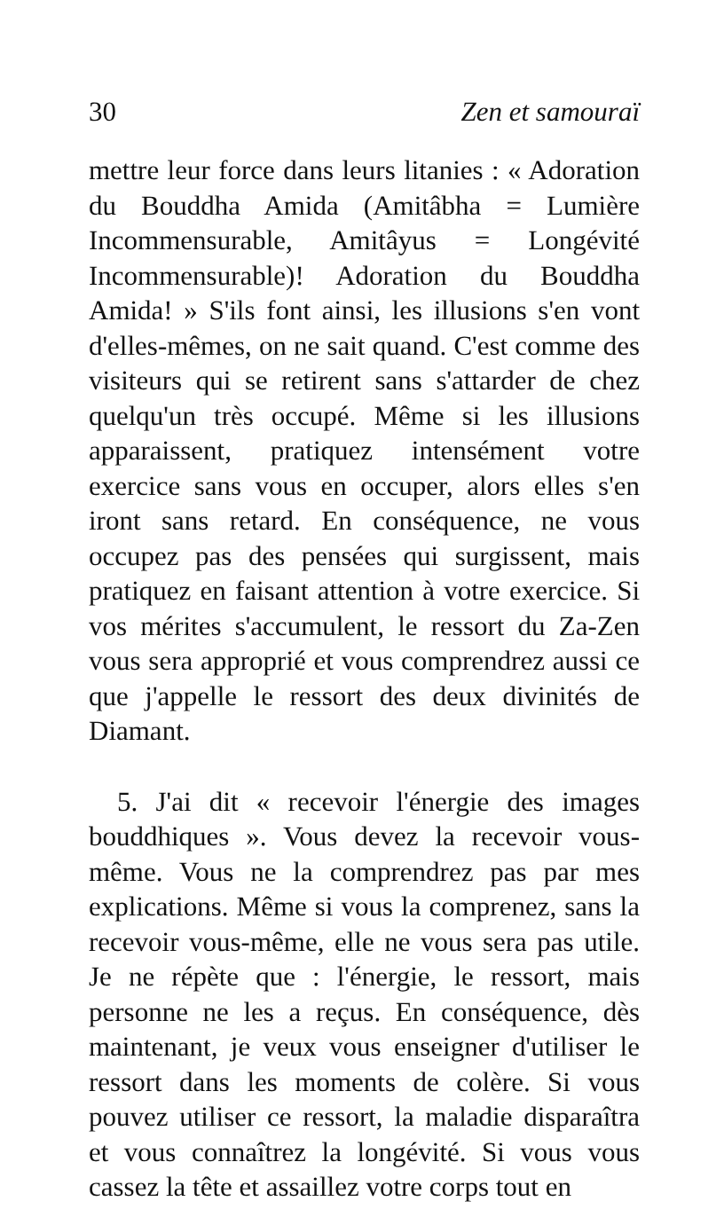30 Zen et samouraï
mettre leur force dans leurs litanies : « Adoration du Bouddha Amida (Amitâbha = Lumière Incommensurable, Amitâyus = Longévité Incommensurable)! Adoration du Bouddha Amida! » S'ils font ainsi, les illusions s'en vont d'elles-mêmes, on ne sait quand. C'est comme des visiteurs qui se retirent sans s'attarder de chez quelqu'un très occupé. Même si les illusions apparaissent, pratiquez intensément votre exercice sans vous en occuper, alors elles s'en iront sans retard. En conséquence, ne vous occupez pas des pensées qui surgissent, mais pratiquez en faisant attention à votre exercice. Si vos mérites s'accumulent, le ressort du Za-Zen vous sera approprié et vous comprendrez aussi ce que j'appelle le ressort des deux divinités de Diamant.
5. J'ai dit « recevoir l'énergie des images bouddhiques ». Vous devez la recevoir vous-même. Vous ne la comprendrez pas par mes explications. Même si vous la comprenez, sans la recevoir vous-même, elle ne vous sera pas utile. Je ne répète que : l'énergie, le ressort, mais personne ne les a reçus. En conséquence, dès maintenant, je veux vous enseigner d'utiliser le ressort dans les moments de colère. Si vous pouvez utiliser ce ressort, la maladie disparaîtra et vous connaîtrez la longévité. Si vous vous cassez la tête et assaillez votre corps tout en